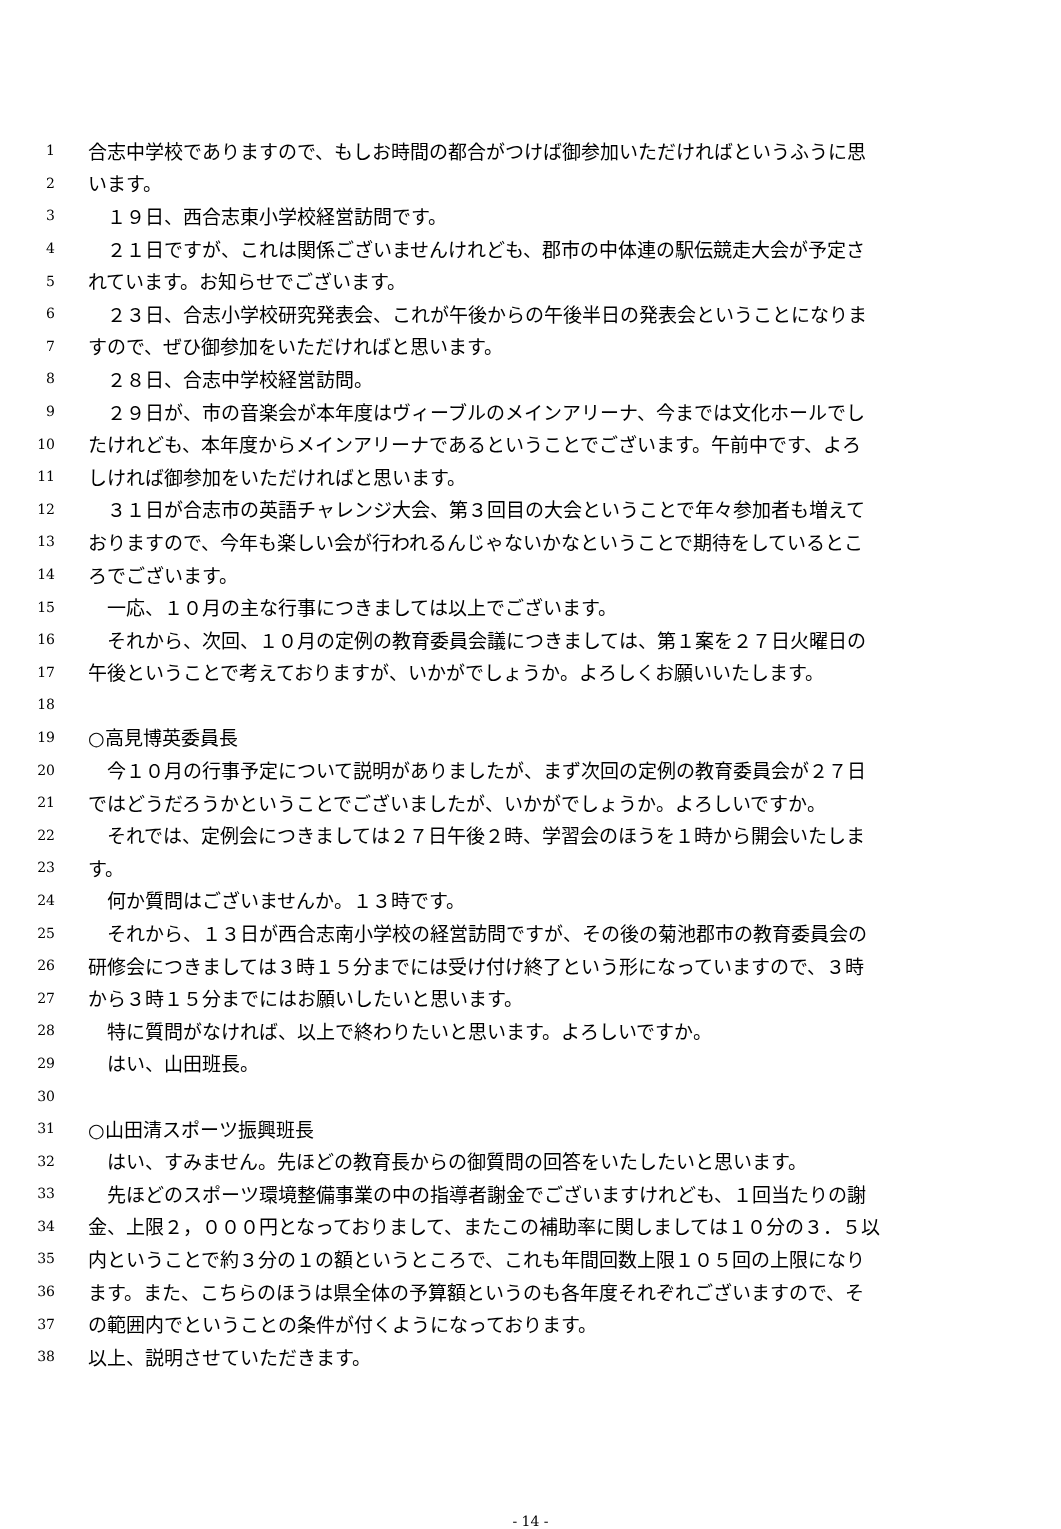1 合志中学校でありますので、もしお時間の都合がつけば御参加いただければというふうに思
2 います。
3　１９日、西合志東小学校経営訪問です。
4　２１日ですが、これは関係ございませんけれども、郡市の中体連の駅伝競走大会が予定さ
5 れています。お知らせでございます。
6　２３日、合志小学校研究発表会、これが午後からの午後半日の発表会ということになりま
7 すので、ぜひ御参加をいただければと思います。
8　２８日、合志中学校経営訪問。
9　２９日が、市の音楽会が本年度はヴィーブルのメインアリーナ、今までは文化ホールでし
10 たけれども、本年度からメインアリーナであるということでございます。午前中です、よろ
11 しければ御参加をいただければと思います。
12　３１日が合志市の英語チャレンジ大会、第３回目の大会ということで年々参加者も増えて
13 おりますので、今年も楽しい会が行われるんじゃないかなということで期待をしているとこ
14 ろでございます。
15　一応、１０月の主な行事につきましては以上でございます。
16　それから、次回、１０月の定例の教育委員会議につきましては、第１案を２７日火曜日の
17 午後ということで考えておりますが、いかがでしょうか。よろしくお願いいたします。
18
19 ○高見博英委員長
20　今１０月の行事予定について説明がありましたが、まず次回の定例の教育委員会が２７日
21 ではどうだろうかということでございましたが、いかがでしょうか。よろしいですか。
22　それでは、定例会につきましては２７日午後２時、学習会のほうを１時から開会いたしま
23 す。
24　何か質問はございませんか。１３時です。
25　それから、１３日が西合志南小学校の経営訪問ですが、その後の菊池郡市の教育委員会の
26 研修会につきましては３時１５分までには受け付け終了という形になっていますので、３時
27 から３時１５分までにはお願いしたいと思います。
28　特に質問がなければ、以上で終わりたいと思います。よろしいですか。
29　はい、山田班長。
30
31 ○山田清スポーツ振興班長
32　はい、すみません。先ほどの教育長からの御質問の回答をいたしたいと思います。
33　先ほどのスポーツ環境整備事業の中の指導者謝金でございますけれども、１回当たりの謝
34 金、上限２，０００円となっておりまして、またこの補助率に関しましては１０分の３．５以
35 内ということで約３分の１の額というところで、これも年間回数上限１０５回の上限になり
36 ます。また、こちらのほうは県全体の予算額というのも各年度それぞれございますので、そ
37 の範囲内でということの条件が付くようになっております。
38 以上、説明させていただきます。
- 14 -